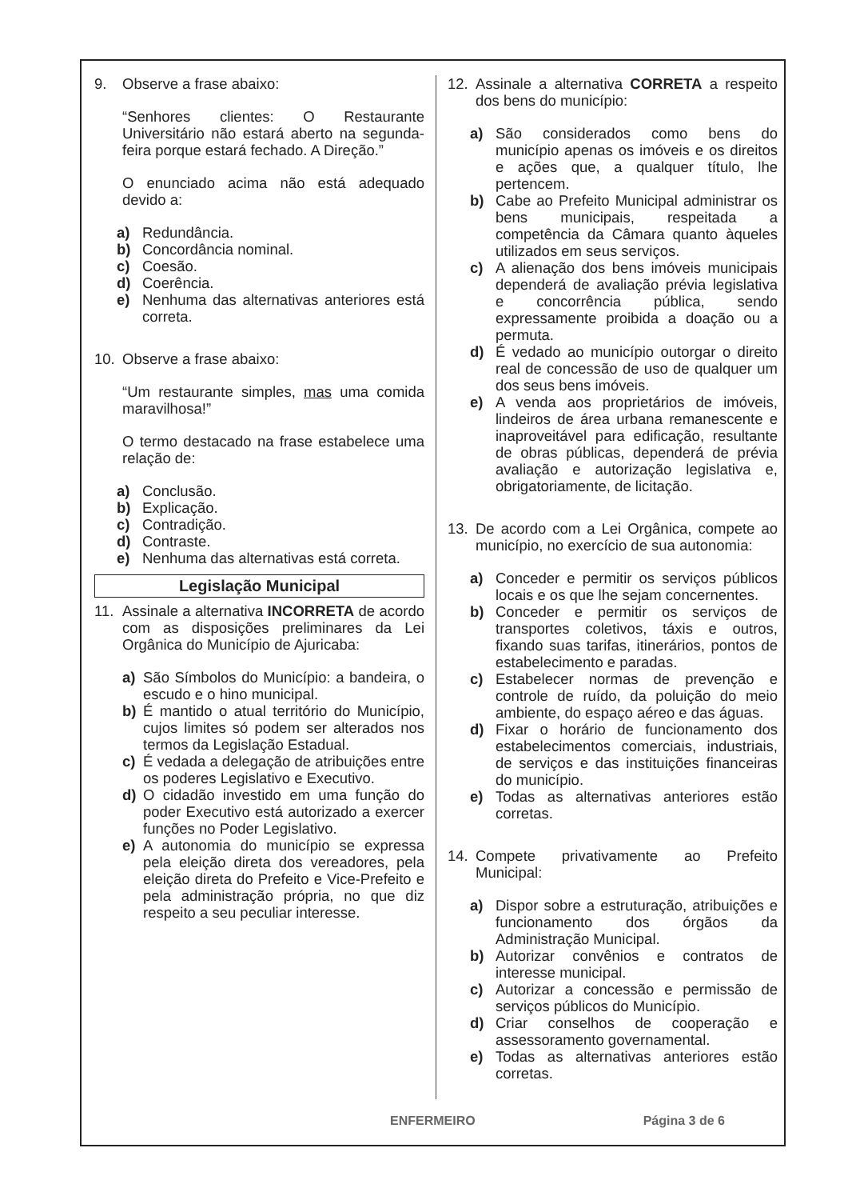9. Observe a frase abaixo:
“Senhores clientes: O Restaurante Universitário não estará aberto na segunda-feira porque estará fechado. A Direção.”
O enunciado acima não está adequado devido a:
a) Redundância.
b) Concordância nominal.
c) Coesão.
d) Coerência.
e) Nenhuma das alternativas anteriores está correta.
10. Observe a frase abaixo:
“Um restaurante simples, mas uma comida maravilhosa!”
O termo destacado na frase estabelece uma relação de:
a) Conclusão.
b) Explicação.
c) Contradição.
d) Contraste.
e) Nenhuma das alternativas está correta.
Legislação Municipal
11. Assinale a alternativa INCORRETA de acordo com as disposições preliminares da Lei Orgânica do Município de Ajuricaba:
a) São Símbolos do Município: a bandeira, o escudo e o hino municipal.
b) É mantido o atual território do Município, cujos limites só podem ser alterados nos termos da Legislação Estadual.
c) É vedada a delegação de atribuições entre os poderes Legislativo e Executivo.
d) O cidadão investido em uma função do poder Executivo está autorizado a exercer funções no Poder Legislativo.
e) A autonomia do município se expressa pela eleição direta dos vereadores, pela eleição direta do Prefeito e Vice-Prefeito e pela administração própria, no que diz respeito a seu peculiar interesse.
12. Assinale a alternativa CORRETA a respeito dos bens do município:
a) São considerados como bens do município apenas os imóveis e os direitos e ações que, a qualquer título, lhe pertencem.
b) Cabe ao Prefeito Municipal administrar os bens municipais, respeitada a competência da Câmara quanto àqueles utilizados em seus serviços.
c) A alienação dos bens imóveis municipais dependerá de avaliação prévia legislativa e concorrência pública, sendo expressamente proibida a doação ou a permuta.
d) É vedado ao município outorgar o direito real de concessão de uso de qualquer um dos seus bens imóveis.
e) A venda aos proprietários de imóveis, lindeiros de área urbana remanescente e inaproveitável para edificação, resultante de obras públicas, dependerá de prévia avaliação e autorização legislativa e, obrigatoriamente, de licitação.
13. De acordo com a Lei Orgânica, compete ao município, no exercício de sua autonomia:
a) Conceder e permitir os serviços públicos locais e os que lhe sejam concernentes.
b) Conceder e permitir os serviços de transportes coletivos, táxis e outros, fixando suas tarifas, itinerários, pontos de estabelecimento e paradas.
c) Estabelecer normas de prevenção e controle de ruído, da poluição do meio ambiente, do espaço aéreo e das águas.
d) Fixar o horário de funcionamento dos estabelecimentos comerciais, industriais, de serviços e das instituições financeiras do município.
e) Todas as alternativas anteriores estão corretas.
14. Compete privativamente ao Prefeito Municipal:
a) Dispor sobre a estruturação, atribuições e funcionamento dos órgãos da Administração Municipal.
b) Autorizar convênios e contratos de interesse municipal.
c) Autorizar a concessão e permissão de serviços públicos do Município.
d) Criar conselhos de cooperação e assessoramento governamental.
e) Todas as alternativas anteriores estão corretas.
ENFERMEIRO Página 3 de 6